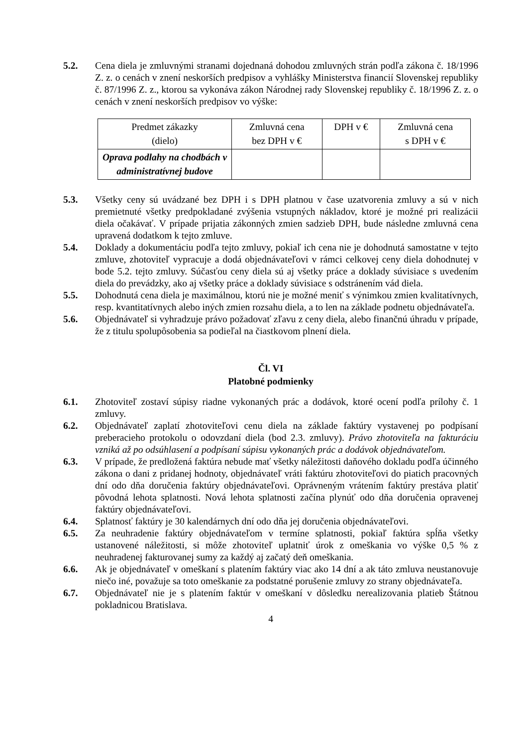5.2. Cena diela je zmluvnými stranami dojednaná dohodou zmluvných strán podľa zákona č. 18/1996 Z. z. o cenách v znení neskorších predpisov a vyhlášky Ministerstva financií Slovenskej republiky č. 87/1996 Z. z., ktorou sa vykonáva zákon Národnej rady Slovenskej republiky č. 18/1996 Z. z. o cenách v znení neskorších predpisov vo výške:
| Predmet zákazky (dielo) | Zmluvná cena bez DPH v € | DPH v € | Zmluvná cena s DPH v € |
| --- | --- | --- | --- |
| Oprava podlahy na chodbách v administratívnej budove | | | |
5.3. Všetky ceny sú uvádzané bez DPH i s DPH platnou v čase uzatvorenia zmluvy a sú v nich premietnuté všetky predpokladané zvýšenia vstupných nákladov, ktoré je možné pri realizácii diela očakávať. V prípade prijatia zákonných zmien sadzieb DPH, bude následne zmluvná cena upravená dodatkom k tejto zmluve.
5.4. Doklady a dokumentáciu podľa tejto zmluvy, pokiaľ ich cena nie je dohodnutá samostatne v tejto zmluve, zhotoviteľ vypracuje a dodá objednávateľovi v rámci celkovej ceny diela dohodnutej v bode 5.2. tejto zmluvy. Súčasťou ceny diela sú aj všetky práce a doklady súvisiace s uvedením diela do prevádzky, ako aj všetky práce a doklady súvisiace s odstránením vád diela.
5.5. Dohodnutá cena diela je maximálnou, ktorú nie je možné meniť s výnimkou zmien kvalitatívnych, resp. kvantitatívnych alebo iných zmien rozsahu diela, a to len na základe podnetu objednávateľa.
5.6. Objednávateľ si vyhradzuje právo požadovať zľavu z ceny diela, alebo finančnú úhradu v prípade, že z titulu spolupôsobenia sa podieľal na čiastkovom plnení diela.
Čl. VI
Platobné podmienky
6.1. Zhotoviteľ zostaví súpisy riadne vykonaných prác a dodávok, ktoré ocení podľa prílohy č. 1 zmluvy.
6.2. Objednávateľ zaplatí zhotoviteľovi cenu diela na základe faktúry vystavenej po podpísaní preberacieho protokolu o odovzdaní diela (bod 2.3. zmluvy). Právo zhotoviteľa na fakturáciu vzniká až po odsúhlasení a podpísaní súpisu vykonaných prác a dodávok objednávateľom.
6.3. V prípade, že predložená faktúra nebude mať všetky náležitosti daňového dokladu podľa účinného zákona o dani z pridanej hodnoty, objednávateľ vráti faktúru zhotoviteľovi do piatich pracovných dní odo dňa doručenia faktúry objednávateľovi. Oprávneným vrátením faktúry prestáva platiť pôvodná lehota splatnosti. Nová lehota splatnosti začína plynúť odo dňa doručenia opravenej faktúry objednávateľovi.
6.4. Splatnosť faktúry je 30 kalendárnych dní odo dňa jej doručenia objednávateľovi.
6.5. Za neuhradenie faktúry objednávateľom v termíne splatnosti, pokiaľ faktúra spĺňa všetky ustanovené náležitosti, si môže zhotoviteľ uplatniť úrok z omeškania vo výške 0,5 % z neuhradenej fakturovanej sumy za každý aj začatý deň omeškania.
6.6. Ak je objednávateľ v omeškaní s platením faktúry viac ako 14 dní a ak táto zmluva neustanovuje niečo iné, považuje sa toto omeškanie za podstatné porušenie zmluvy zo strany objednávateľa.
6.7. Objednávateľ nie je s platením faktúr v omeškaní v dôsledku nerealizovania platieb Štátnou pokladnicou Bratislava.
4